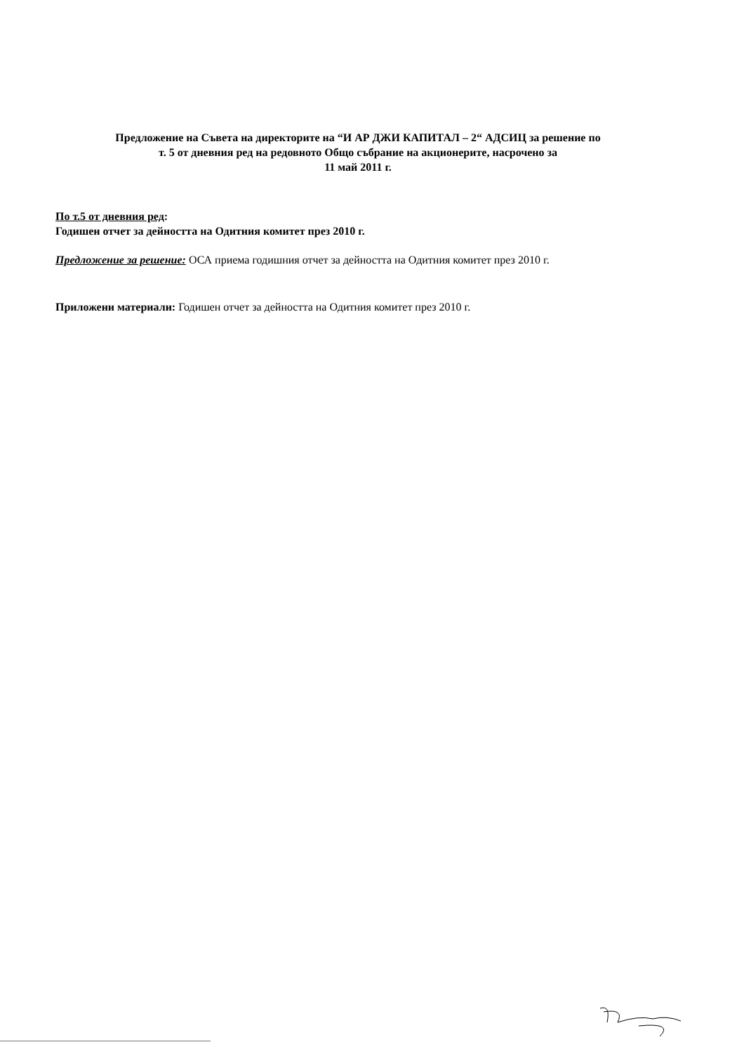Предложение на Съвета на директорите на “И АР ДЖИ КАПИТАЛ – 2“ АДСИЦ за решение по
т. 5 от дневния ред на редовното Общо събрание на акционерите, насрочено за
11 май 2011 г.
По т.5 от дневния ред:
Годишен отчет за дейността на Одитния комитет през 2010 г.
Предложение за решение: ОСА приема годишния отчет за дейността на Одитния комитет през 2010 г.
Приложени материали: Годишен отчет за дейността на Одитния комитет през 2010 г.